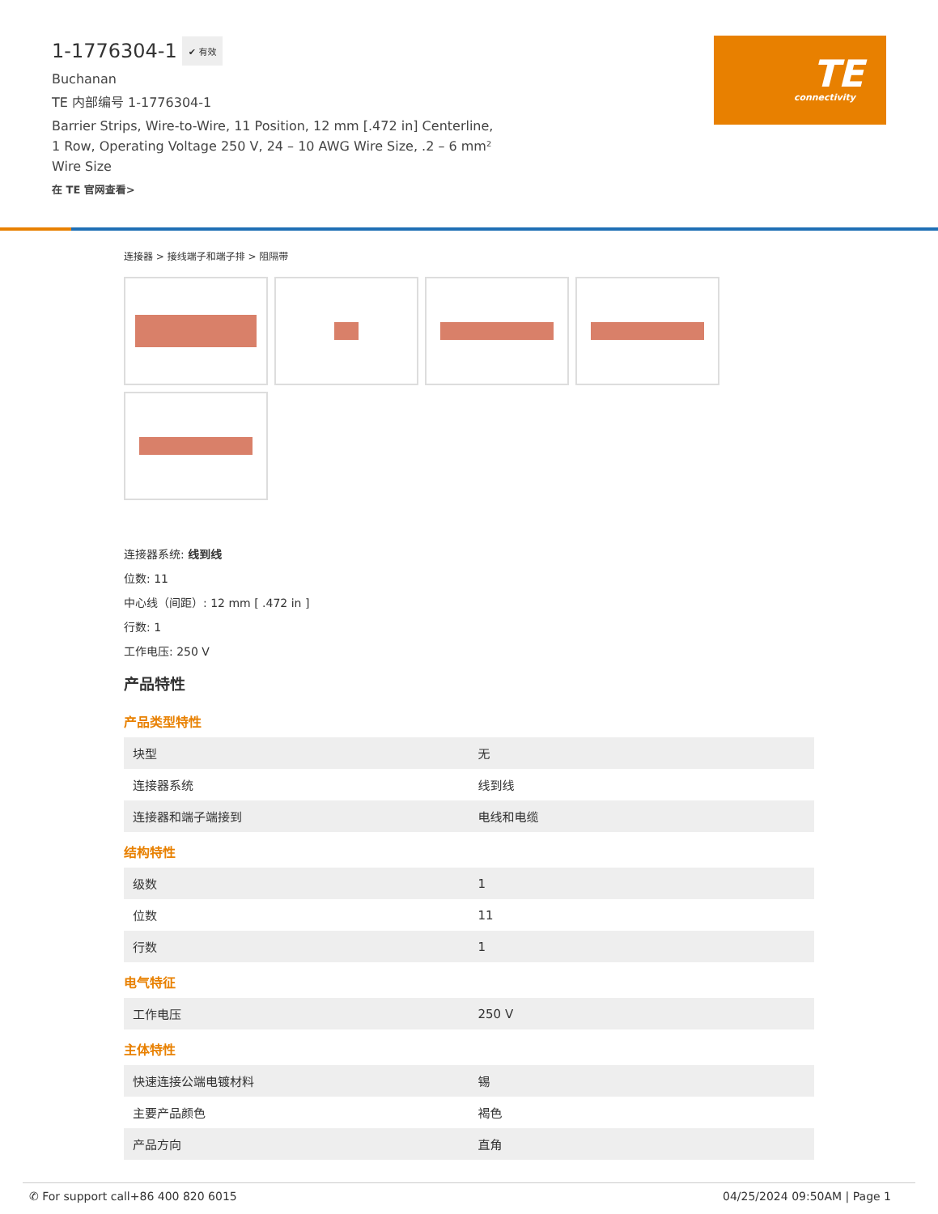1-1776304-1
✔ 有效
Buchanan
TE 内部编号 1-1776304-1
Barrier Strips, Wire-to-Wire, 11 Position, 12 mm [.472 in] Centerline,
1 Row, Operating Voltage 250 V, 24 – 10 AWG Wire Size, .2 – 6 mm²
Wire Size
在 TE 官网查看>
TE
connectivity
连接器 > 接线端子和端子排 > 阻隔带
连接器系统: 线到线
位数: 11
中心线（间距）: 12 mm [ .472 in ]
行数: 1
工作电压: 250 V
产品特性
产品类型特性
| 块型 | 无 |
| 连接器系统 | 线到线 |
| 连接器和端子端接到 | 电线和电缆 |
结构特性
| 级数 | 1 |
| 位数 | 11 |
| 行数 | 1 |
电气特征
| 工作电压 | 250 V |
主体特性
| 快速连接公端电镀材料 | 锡 |
| 主要产品颜色 | 褐色 |
| 产品方向 | 直角 |
✆ For support call+86 400 820 6015 04/25/2024 09:50AM | Page 1